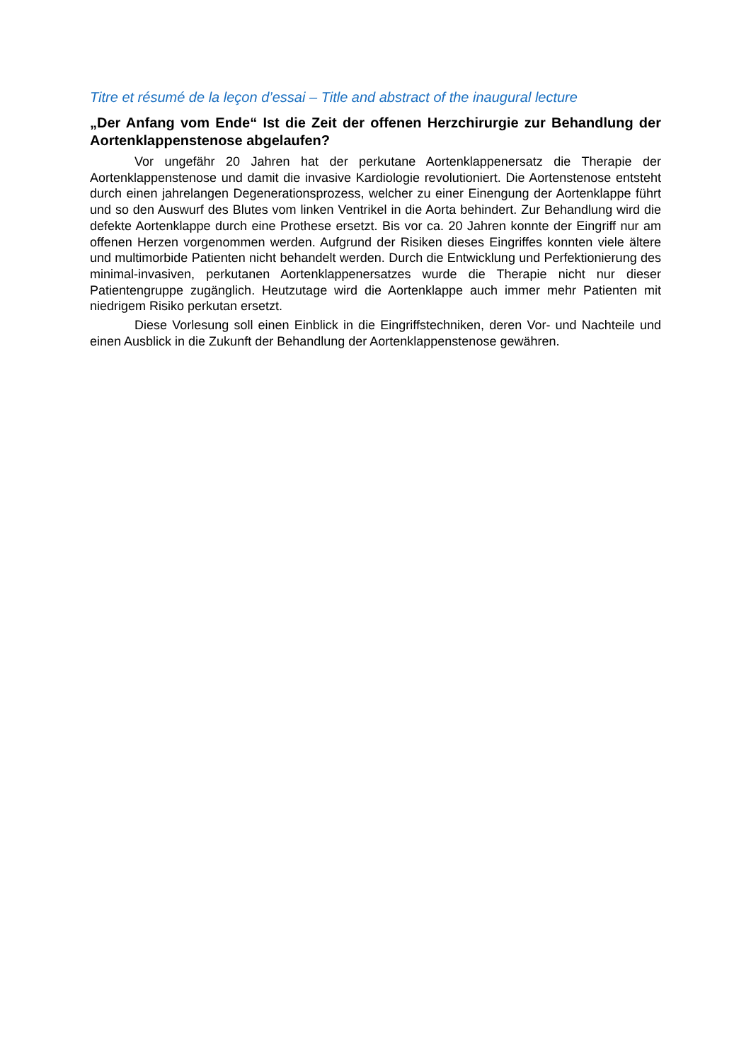Titre et résumé de la leçon d’essai – Title and abstract of the inaugural lecture
„Der Anfang vom Ende“ Ist die Zeit der offenen Herzchirurgie zur Behandlung der Aortenklappenstenose abgelaufen?
Vor ungefähr 20 Jahren hat der perkutane Aortenklappenersatz die Therapie der Aortenklappenstenose und damit die invasive Kardiologie revolutioniert. Die Aortenstenose entsteht durch einen jahrelangen Degenerationsprozess, welcher zu einer Einengung der Aortenklappe führt und so den Auswurf des Blutes vom linken Ventrikel in die Aorta behindert. Zur Behandlung wird die defekte Aortenklappe durch eine Prothese ersetzt. Bis vor ca. 20 Jahren konnte der Eingriff nur am offenen Herzen vorgenommen werden. Aufgrund der Risiken dieses Eingriffes konnten viele ältere und multimorbide Patienten nicht behandelt werden. Durch die Entwicklung und Perfektionierung des minimal-invasiven, perkutanen Aortenklappenersatzes wurde die Therapie nicht nur dieser Patientengruppe zugänglich. Heutzutage wird die Aortenklappe auch immer mehr Patienten mit niedrigem Risiko perkutan ersetzt.
Diese Vorlesung soll einen Einblick in die Eingriffstechniken, deren Vor- und Nachteile und einen Ausblick in die Zukunft der Behandlung der Aortenklappenstenose gewähren.